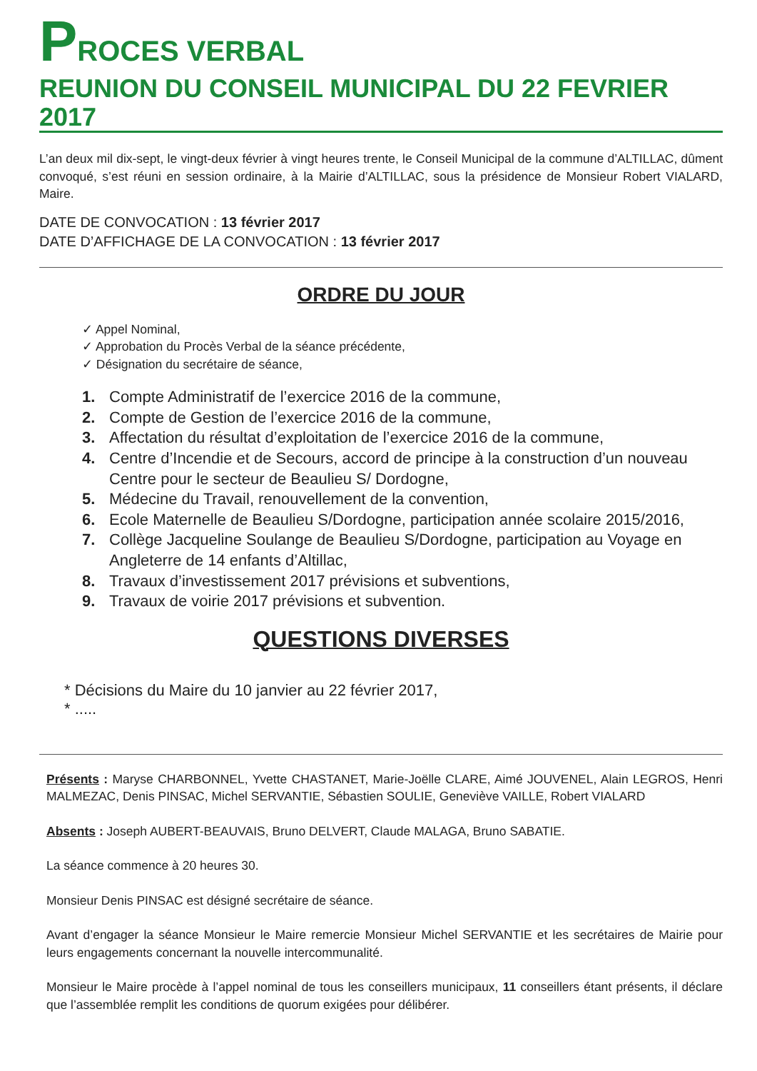PROCES VERBAL
REUNION DU CONSEIL MUNICIPAL DU 22 FEVRIER 2017
L’an deux mil dix-sept, le vingt-deux février à vingt heures trente, le Conseil Municipal de la commune d’ALTILLAC, dûment convoqué, s’est réuni en session ordinaire, à la Mairie d’ALTILLAC, sous la présidence de Monsieur Robert VIALARD, Maire.
DATE DE CONVOCATION : 13 février 2017
DATE D’AFFICHAGE DE LA CONVOCATION : 13 février 2017
ORDRE DU JOUR
✓ Appel Nominal,
✓ Approbation du Procès Verbal de la séance précédente,
✓ Désignation du secrétaire de séance,
1. Compte Administratif de l’exercice 2016 de la commune,
2. Compte de Gestion de l’exercice 2016 de la commune,
3. Affectation du résultat d’exploitation de l’exercice 2016 de la commune,
4. Centre d’Incendie et de Secours, accord de principe à la construction d’un nouveau Centre pour le secteur de Beaulieu S/ Dordogne,
5. Médecine du Travail, renouvellement de la convention,
6. Ecole Maternelle de Beaulieu S/Dordogne, participation année scolaire 2015/2016,
7. Collège Jacqueline Soulange de Beaulieu S/Dordogne, participation au Voyage en Angleterre de 14 enfants d’Altillac,
8. Travaux d’investissement 2017 prévisions et subventions,
9. Travaux de voirie 2017 prévisions et subvention.
QUESTIONS DIVERSES
* Décisions du Maire du 10 janvier au 22 février 2017,
* .....
Présents : Maryse CHARBONNEL, Yvette CHASTANET, Marie-Joëlle CLARE, Aimé JOUVENEL, Alain LEGROS, Henri MALMEZAC, Denis PINSAC, Michel SERVANTIE, Sébastien SOULIE, Geneviève VAILLE, Robert VIALARD
Absents : Joseph AUBERT-BEAUVAIS, Bruno DELVERT, Claude MALAGA, Bruno SABATIE.
La séance commence à 20 heures 30.
Monsieur Denis PINSAC est désigné secrétaire de séance.
Avant d’engager la séance Monsieur le Maire remercie Monsieur Michel SERVANTIE et les secrétaires de Mairie pour leurs engagements concernant la nouvelle intercommunalité.
Monsieur le Maire procède à l’appel nominal de tous les conseillers municipaux, 11 conseillers étant présents, il déclare que l’assemblée remplit les conditions de quorum exigées pour délibérer.